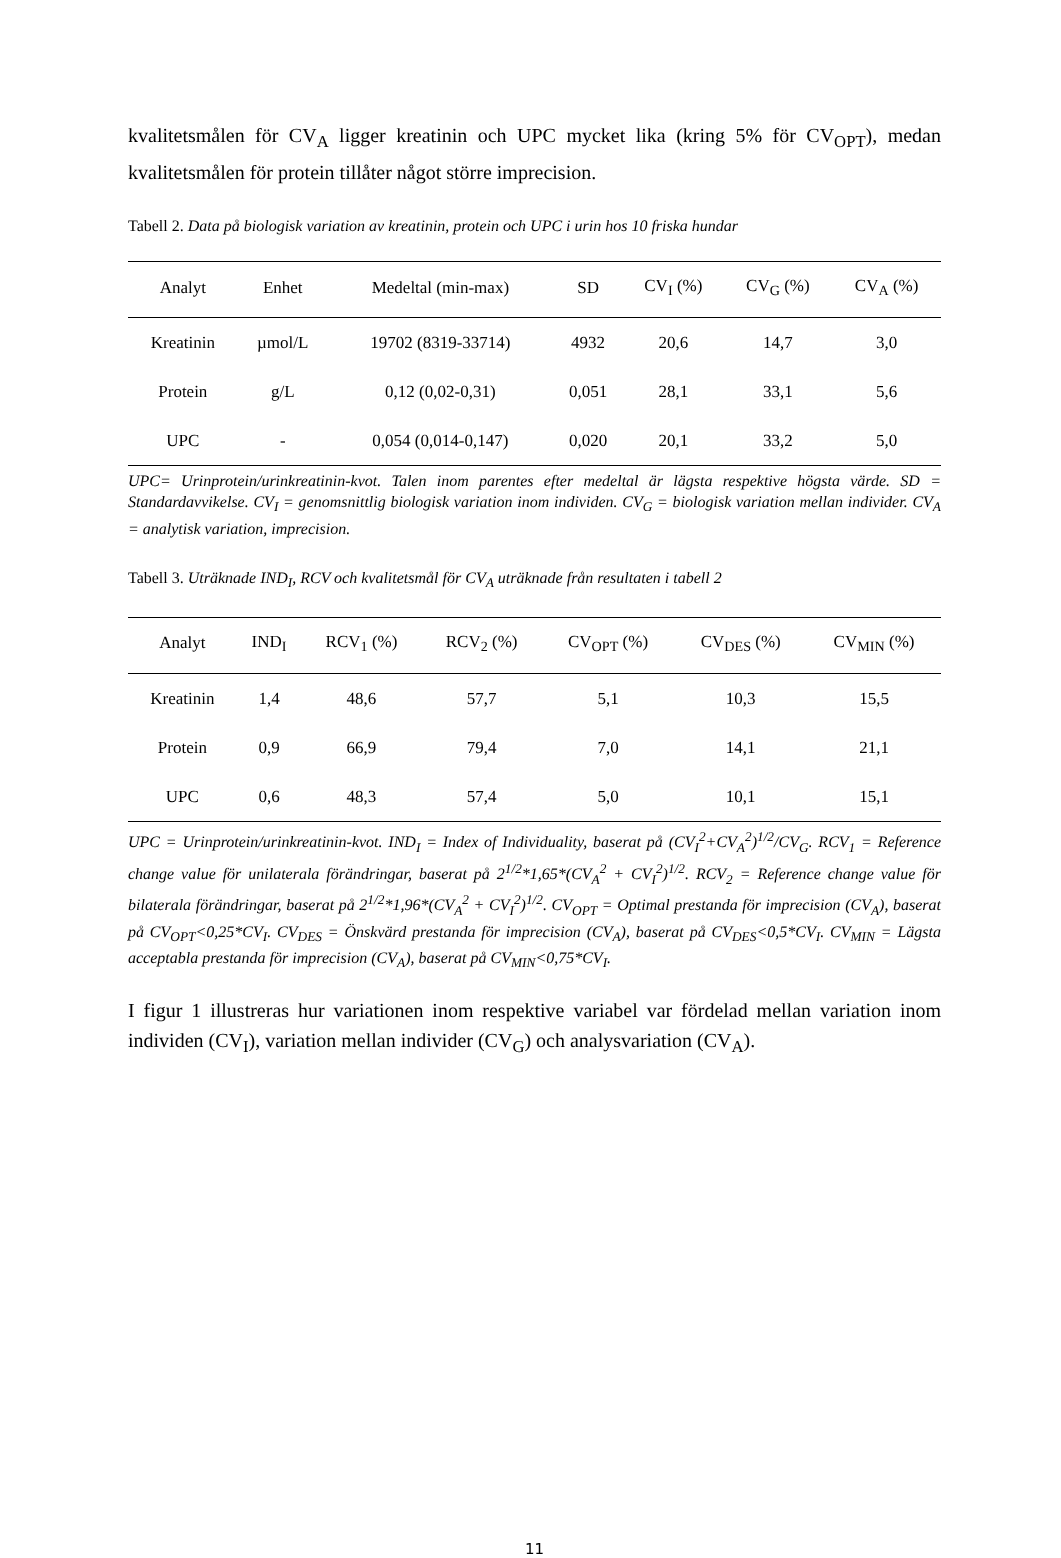kvalitetsmålen för CV<sub>A</sub> ligger kreatinin och UPC mycket lika (kring 5% för CV<sub>OPT</sub>), medan kvalitetsmålen för protein tillåter något större imprecision.
Tabell 2. Data på biologisk variation av kreatinin, protein och UPC i urin hos 10 friska hundar
| Analyt | Enhet | Medeltal (min-max) | SD | CV<sub>I</sub> (%) | CV<sub>G</sub> (%) | CV<sub>A</sub> (%) |
| --- | --- | --- | --- | --- | --- | --- |
| Kreatinin | µmol/L | 19702 (8319-33714) | 4932 | 20,6 | 14,7 | 3,0 |
| Protein | g/L | 0,12 (0,02-0,31) | 0,051 | 28,1 | 33,1 | 5,6 |
| UPC | - | 0,054 (0,014-0,147) | 0,020 | 20,1 | 33,2 | 5,0 |
UPC= Urinprotein/urinkreatinin-kvot. Talen inom parentes efter medeltal är lägsta respektive högsta värde. SD = Standardavvikelse. CV<sub>I</sub> = genomsnittlig biologisk variation inom individen. CV<sub>G</sub> = biologisk variation mellan individer. CV<sub>A</sub> = analytisk variation, imprecision.
Tabell 3. Uträknade IND<sub>I</sub>, RCV och kvalitetsmål för CV<sub>A</sub> uträknade från resultaten i tabell 2
| Analyt | IND<sub>I</sub> | RCV<sub>1</sub> (%) | RCV<sub>2</sub> (%) | CV<sub>OPT</sub> (%) | CV<sub>DES</sub> (%) | CV<sub>MIN</sub> (%) |
| --- | --- | --- | --- | --- | --- | --- |
| Kreatinin | 1,4 | 48,6 | 57,7 | 5,1 | 10,3 | 15,5 |
| Protein | 0,9 | 66,9 | 79,4 | 7,0 | 14,1 | 21,1 |
| UPC | 0,6 | 48,3 | 57,4 | 5,0 | 10,1 | 15,1 |
UPC = Urinprotein/urinkreatinin-kvot. IND<sub>I</sub> = Index of Individuality, baserat på (CV<sub>I</sub><sup>2</sup>+CV<sub>A</sub><sup>2</sup>)<sup>1/2</sup>/CV<sub>G</sub>. RCV<sub>1</sub> = Reference change value för unilaterala förändringar, baserat på 2<sup>1/2</sup>*1,65*(CV<sub>A</sub><sup>2</sup> + CV<sub>I</sub><sup>2</sup>)<sup>1/2</sup>. RCV<sub>2</sub> = Reference change value för bilaterala förändringar, baserat på 2<sup>1/2</sup>*1,96*(CV<sub>A</sub><sup>2</sup> + CV<sub>I</sub><sup>2</sup>)<sup>1/2</sup>. CV<sub>OPT</sub> = Optimal prestanda för imprecision (CV<sub>A</sub>), baserat på CV<sub>OPT</sub><0,25*CV<sub>I</sub>. CV<sub>DES</sub> = Önskvärd prestanda för imprecision (CV<sub>A</sub>), baserat på CV<sub>DES</sub><0,5*CV<sub>I</sub>. CV<sub>MIN</sub> = Lägsta acceptabla prestanda för imprecision (CV<sub>A</sub>), baserat på CV<sub>MIN</sub><0,75*CV<sub>I</sub>.
I figur 1 illustreras hur variationen inom respektive variabel var fördelad mellan variation inom individen (CV<sub>I</sub>), variation mellan individer (CV<sub>G</sub>) och analysvariation (CV<sub>A</sub>).
11